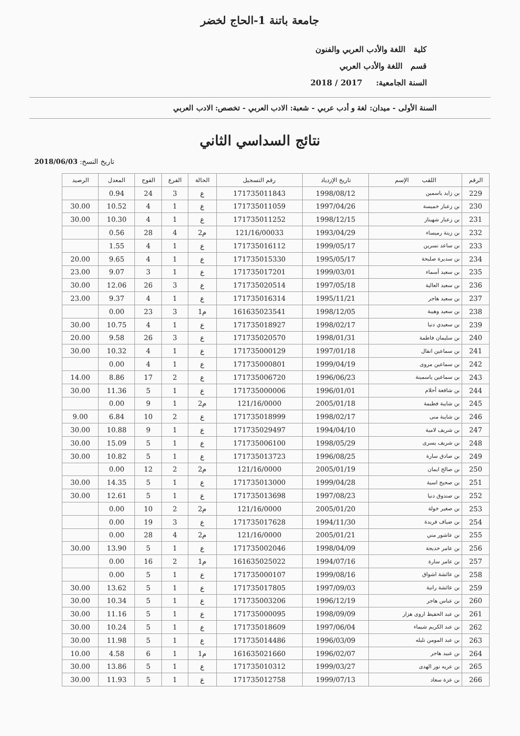جامعة باتنة 1-الحاج لخضر
كلية اللغة والأدب العربي والفنون
قسم اللغة والأدب العربي
السنة الجامعية: 2017 / 2018
السنة الأولى - ميدان: لغة و أدب عربي - شعبة: الادب العربي - تخصص: الادب العربي
نتائج السداسي الثاني
تاريخ النسخ: 2018/06/03
| الرقم | اللقب الإسم | تاريخ الإزدياد | رقم التسجيل | الحالة | الفرع | الفوج | المعدل | الرصيد |
| --- | --- | --- | --- | --- | --- | --- | --- | --- |
| 229 | بن زايد ياسمين | 1998/08/12 | 171735011843 | ع | 3 | 24 | 0.94 | |
| 230 | بن زعبار خميسة | 1997/04/26 | 171735011059 | ع | 1 | 4 | 10.52 | 30.00 |
| 231 | بن زعبار شهيناز | 1998/12/15 | 171735011252 | ع | 1 | 4 | 10.30 | 30.00 |
| 232 | بن زينة رميساء | 1993/04/29 | 121/16/00033 | م2 | 4 | 28 | 0.56 | |
| 233 | بن ساعد نسرين | 1999/05/17 | 171735016112 | ع | 1 | 4 | 1.55 | |
| 234 | بن سديرة صليحة | 1995/05/17 | 171735015330 | ع | 1 | 4 | 9.65 | 20.00 |
| 235 | بن سعيد أسماء | 1999/03/01 | 171735017201 | ع | 1 | 3 | 9.07 | 23.00 |
| 236 | بن سعيد العالية | 1997/05/18 | 171735020514 | ع | 3 | 26 | 12.06 | 30.00 |
| 237 | بن سعيد هاجر | 1995/11/21 | 171735016314 | ع | 1 | 4 | 9.37 | 23.00 |
| 238 | بن سعيد وهيبة | 1998/12/05 | 161635023541 | م1 | 3 | 23 | 0.00 | |
| 239 | بن سعيدي دنيا | 1998/02/17 | 171735018927 | ع | 1 | 4 | 10.75 | 30.00 |
| 240 | بن سليمان فاطمة | 1998/01/31 | 171735020570 | ع | 3 | 26 | 9.58 | 20.00 |
| 241 | بن سماعين انفال | 1997/01/18 | 171735000129 | ع | 1 | 4 | 10.32 | 30.00 |
| 242 | بن سماعين مروى | 1999/04/19 | 171735000801 | ع | 1 | 4 | 0.00 | |
| 243 | بن سماعين ياسمينة | 1996/06/23 | 171735006720 | ع | 2 | 17 | 8.86 | 14.00 |
| 244 | بن شافعة أحلام | 1996/01/01 | 171735000006 | ع | 1 | 5 | 11.36 | 30.00 |
| 245 | بن شايبة فطيمة | 2005/01/18 | 121/16/0000 | م2 | 1 | 9 | 0.00 | |
| 246 | بن شايبة منى | 1998/02/17 | 171735018999 | ع | 2 | 10 | 6.84 | 9.00 |
| 247 | بن شريف لامية | 1994/04/10 | 171735029497 | ع | 1 | 9 | 10.88 | 30.00 |
| 248 | بن شريف يسرى | 1998/05/29 | 171735006100 | ع | 1 | 5 | 15.09 | 30.00 |
| 249 | بن صادق سارة | 1996/08/25 | 171735013723 | ع | 1 | 5 | 10.82 | 30.00 |
| 250 | بن صالح ايمان | 2005/01/19 | 121/16/0000 | م2 | 2 | 12 | 0.00 | |
| 251 | بن صحيح اسية | 1999/04/28 | 171735013000 | ع | 1 | 5 | 14.35 | 30.00 |
| 252 | بن صندوق دنيا | 1997/08/23 | 171735013698 | ع | 1 | 5 | 12.61 | 30.00 |
| 253 | بن صغير خولة | 2005/01/20 | 121/16/0000 | م2 | 2 | 10 | 0.00 | |
| 254 | بن ضياف فريدة | 1994/11/30 | 171735017628 | ع | 3 | 19 | 0.00 | |
| 255 | بن عاشور مني | 2005/01/21 | 121/16/0000 | م2 | 4 | 28 | 0.00 | |
| 256 | بن عامر خديجة | 1998/04/09 | 171735002046 | ع | 1 | 5 | 13.90 | 30.00 |
| 257 | بن عامر سارة | 1994/07/16 | 161635025022 | م1 | 2 | 16 | 0.00 | |
| 258 | بن عائشة اشواق | 1999/08/16 | 171735000107 | ع | 1 | 5 | 0.00 | |
| 259 | بن عائشة رانية | 1997/09/03 | 171735017805 | ع | 1 | 5 | 13.62 | 30.00 |
| 260 | بن عباس هاجر | 1996/12/19 | 171735003206 | ع | 1 | 5 | 10.34 | 30.00 |
| 261 | بن عبد الحفيظ اروى هزار | 1998/09/09 | 171735000095 | ع | 1 | 5 | 11.16 | 30.00 |
| 262 | بن عبد الكريم شيماء | 1997/06/04 | 171735018609 | ع | 1 | 5 | 10.24 | 30.00 |
| 263 | بن عبد المومن نليله | 1996/03/09 | 171735014486 | ع | 1 | 5 | 11.98 | 30.00 |
| 264 | بن عبيد هاجر | 1996/02/07 | 161635021660 | م1 | 1 | 6 | 4.58 | 10.00 |
| 265 | بن عريه نور الهدى | 1999/03/27 | 171735010312 | ع | 1 | 5 | 13.86 | 30.00 |
| 266 | بن عزة سعاد | 1999/07/13 | 171735012758 | ع | 1 | 5 | 11.93 | 30.00 |